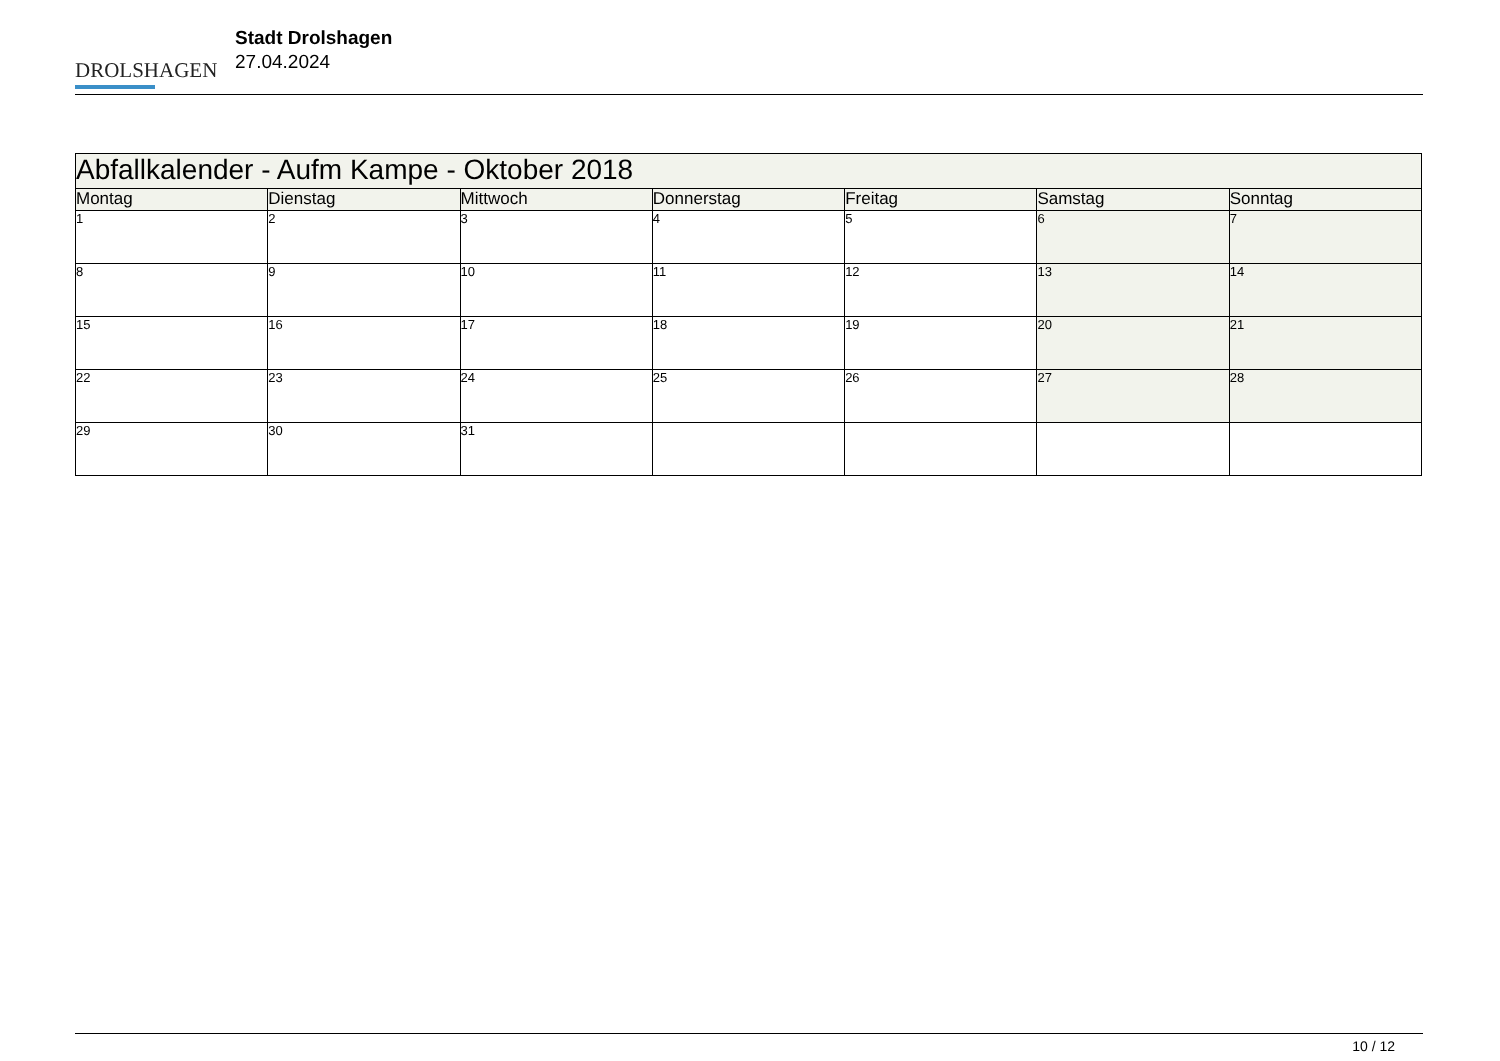DROLSHAGEN
Stadt Drolshagen
27.04.2024
| Abfallkalender - Aufm Kampe - Oktober 2018 | | | | | | |
| --- | --- | --- | --- | --- | --- | --- |
| Montag | Dienstag | Mittwoch | Donnerstag | Freitag | Samstag | Sonntag |
| 1 | 2 | 3 | 4 | 5 | 6 | 7 |
| 8 | 9 | 10 | 11 | 12 | 13 | 14 |
| 15 | 16 | 17 | 18 | 19 | 20 | 21 |
| 22 | 23 | 24 | 25 | 26 | 27 | 28 |
| 29 | 30 | 31 | | | | |
10 / 12